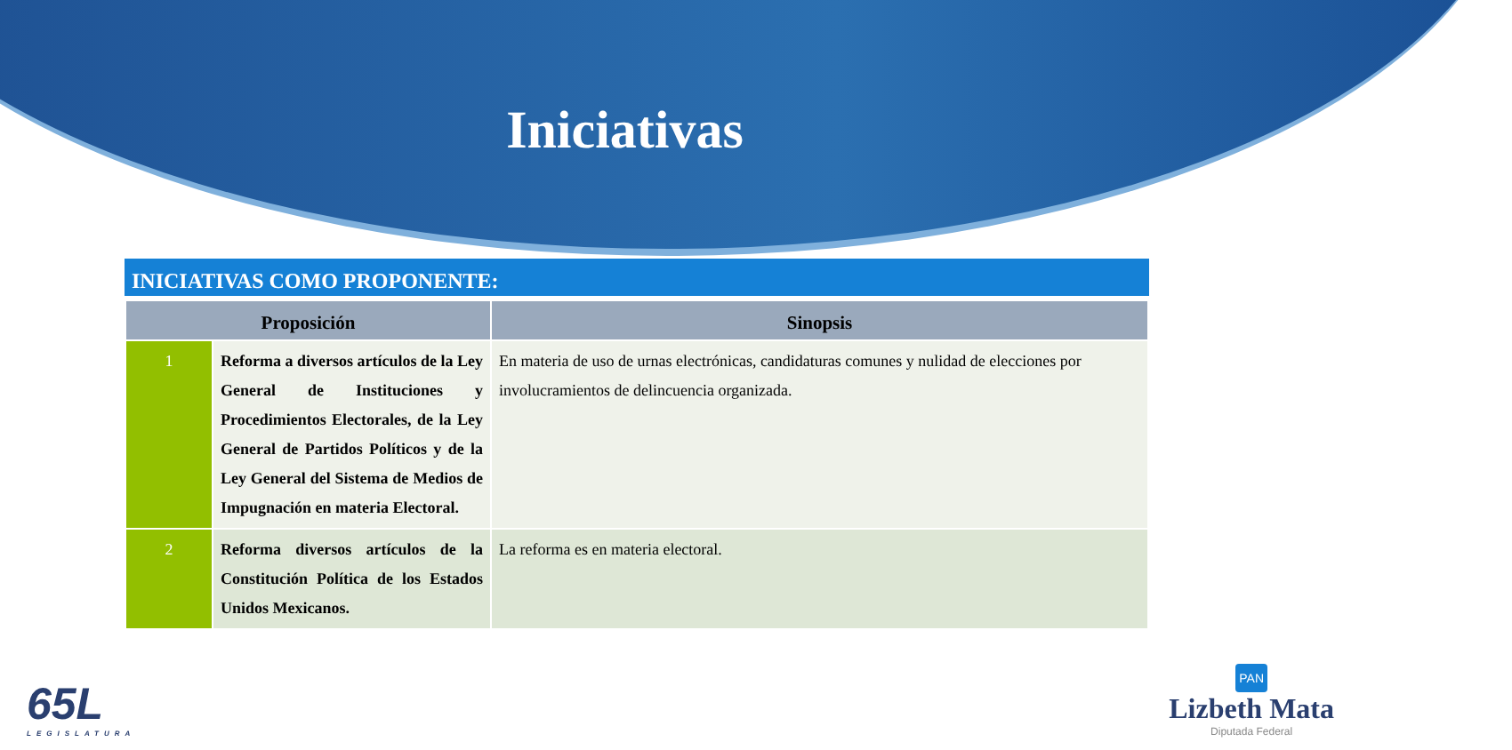Iniciativas
INICIATIVAS COMO PROPONENTE:
| Proposición | | Sinopsis |
| --- | --- | --- |
| 1 | Reforma a diversos artículos de la Ley General de Instituciones y Procedimientos Electorales, de la Ley General de Partidos Políticos y de la Ley General del Sistema de Medios de Impugnación en materia Electoral. | En materia de uso de urnas electrónicas, candidaturas comunes y nulidad de elecciones por involucramientos de delincuencia organizada. |
| 2 | Reforma diversos artículos de la Constitución Política de los Estados Unidos Mexicanos. | La reforma es en materia electoral. |
65L
LEGISLATURA
PAN
Lizbeth Mata
Diputada Federal